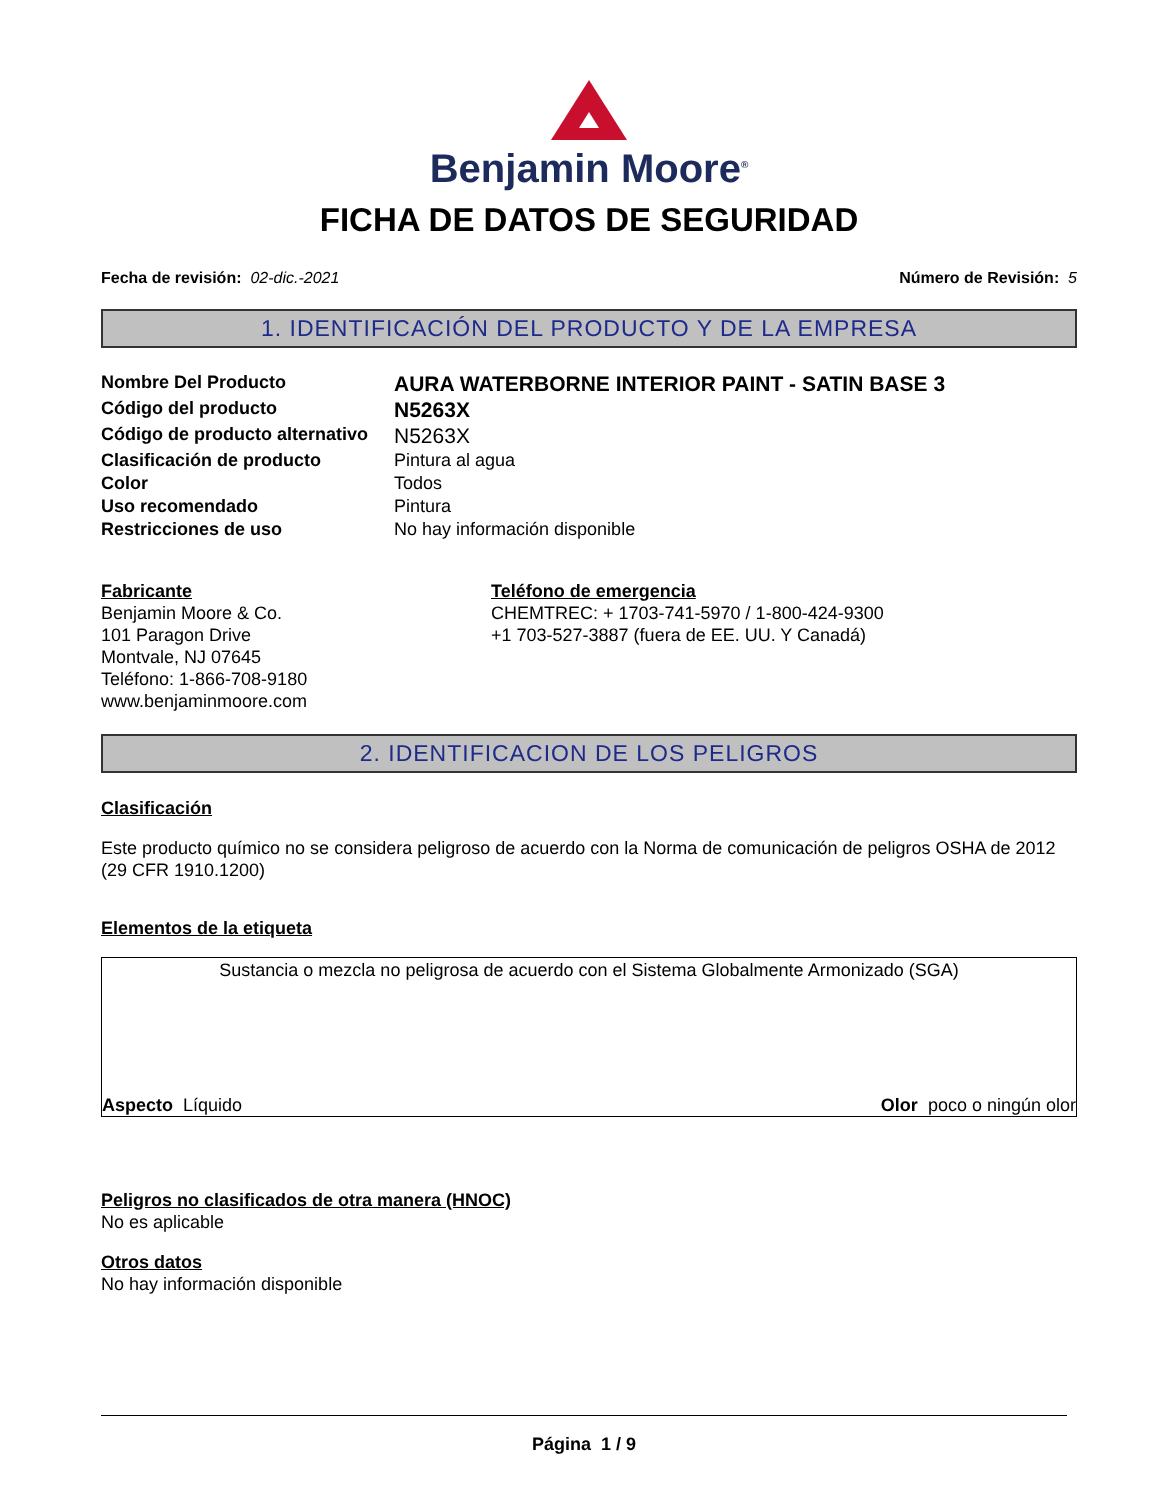Benjamin Moore<sup>®</sup>
FICHA DE DATOS DE SEGURIDAD
Fecha de revisión: 02-dic.-2021 Número de Revisión: 5
1. IDENTIFICACIÓN DEL PRODUCTO Y DE LA EMPRESA
Nombre Del Producto AURA WATERBORNE INTERIOR PAINT - SATIN BASE 3 Código del producto N5263X Código de producto alternativo N5263X Clasificación de producto Pintura al agua Color Todos Uso recomendado Pintura Restricciones de uso No hay información disponible
Fabricante
Benjamin Moore & Co.
101 Paragon Drive
Montvale, NJ 07645
Teléfono: 1-866-708-9180
www.benjaminmoore.com
Teléfono de emergencia
CHEMTREC: + 1703-741-5970 / 1-800-424-9300
+1 703-527-3887 (fuera de EE. UU. Y Canadá)
2. IDENTIFICACION DE LOS PELIGROS
Clasificación
Este producto químico no se considera peligroso de acuerdo con la Norma de comunicación de peligros OSHA de 2012 (29 CFR 1910.1200)
Elementos de la etiqueta
Sustancia o mezcla no peligrosa de acuerdo con el Sistema Globalmente Armonizado (SGA)
Aspecto Líquido Olor poco o ningún olor
Peligros no clasificados de otra manera (HNOC)
No es aplicable
Otros datos
No hay información disponible
Página 1 / 9